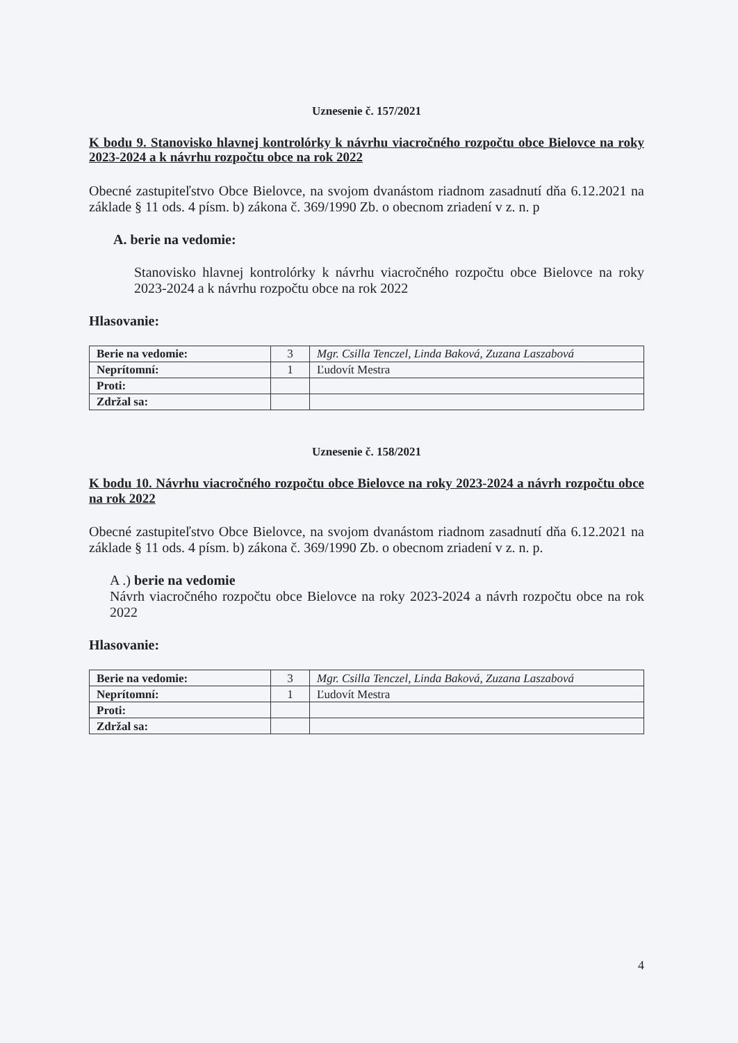Uznesenie č. 157/2021
K bodu 9. Stanovisko hlavnej kontrolórky k návrhu viacročného rozpočtu obce Bielovce na roky 2023-2024 a k návrhu rozpočtu obce na rok 2022
Obecné zastupiteľstvo Obce Bielovce, na svojom dvanástom riadnom zasadnutí dňa 6.12.2021 na základe § 11 ods. 4 písm. b) zákona č. 369/1990 Zb. o obecnom zriadení v z. n. p
A. berie na vedomie:
Stanovisko hlavnej kontrolórky k návrhu viacročného rozpočtu obce Bielovce na roky 2023-2024 a k návrhu rozpočtu obce na rok 2022
Hlasovanie:
| Berie na vedomie: | 3 | Mgr. Csilla Tenczel, Linda Baková, Zuzana Laszabová |
| Neprítomní: | 1 | Ľudovít Mestra |
| Proti: | | |
| Zdržal sa: | | |
Uznesenie č. 158/2021
K bodu 10. Návrhu viacročného rozpočtu obce Bielovce na roky 2023-2024 a návrh rozpočtu obce na rok 2022
Obecné zastupiteľstvo Obce Bielovce, na svojom dvanástom riadnom zasadnutí dňa 6.12.2021 na základe § 11 ods. 4 písm. b) zákona č. 369/1990 Zb. o obecnom zriadení v z. n. p.
A .) berie na vedomie
Návrh viacročného rozpočtu obce Bielovce na roky 2023-2024 a návrh rozpočtu obce na rok 2022
Hlasovanie:
| Berie na vedomie: | 3 | Mgr. Csilla Tenczel, Linda Baková, Zuzana Laszabová |
| Neprítomní: | 1 | Ľudovít Mestra |
| Proti: | | |
| Zdržal sa: | | |
4